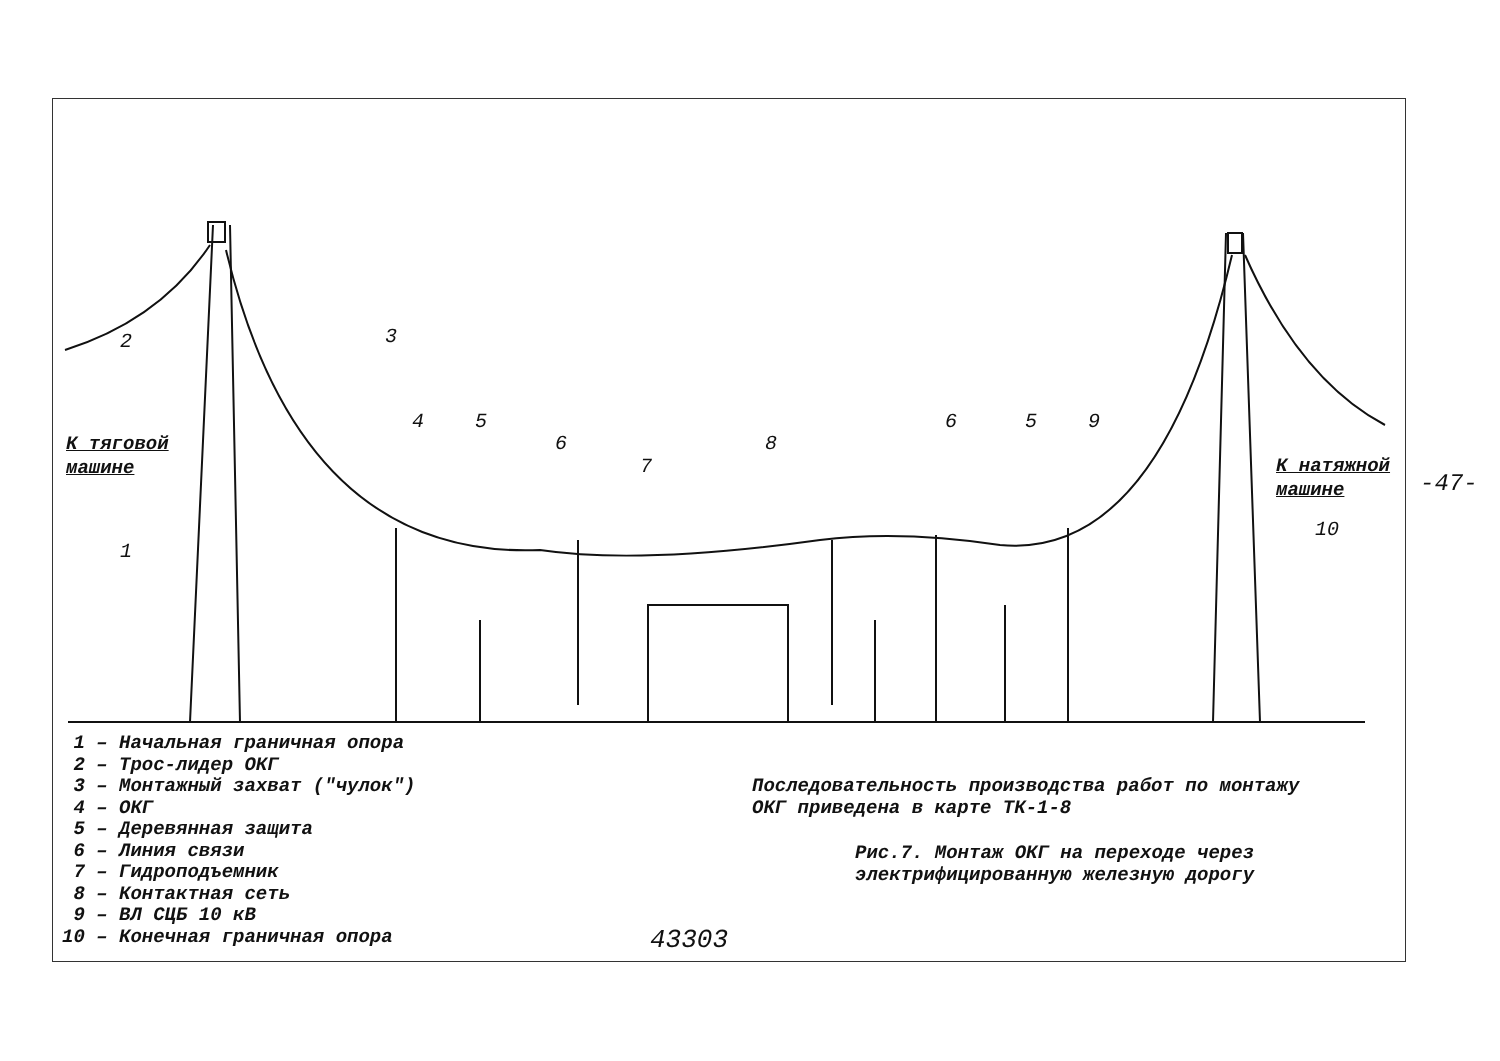-47-
1 – Начальная граничная опора
2 – Трос-лидер ОКГ
3 – Монтажный захват ("чулок")
4 – ОКГ
5 – Деревянная защита
6 – Линия связи
7 – Гидроподъемник
8 – Контактная сеть
9 – ВЛ СЦБ 10 кВ
10 – Конечная граничная опора
К тяговой
машине
К натяжной
машине
2 3
4 5
6
7
8
6 5 9
1
10
Последовательность производства работ по монтажу
ОКГ приведена в карте ТК-1-8
Рис.7. Монтаж ОКГ на переходе через
электрифицированную железную дорогу
43303